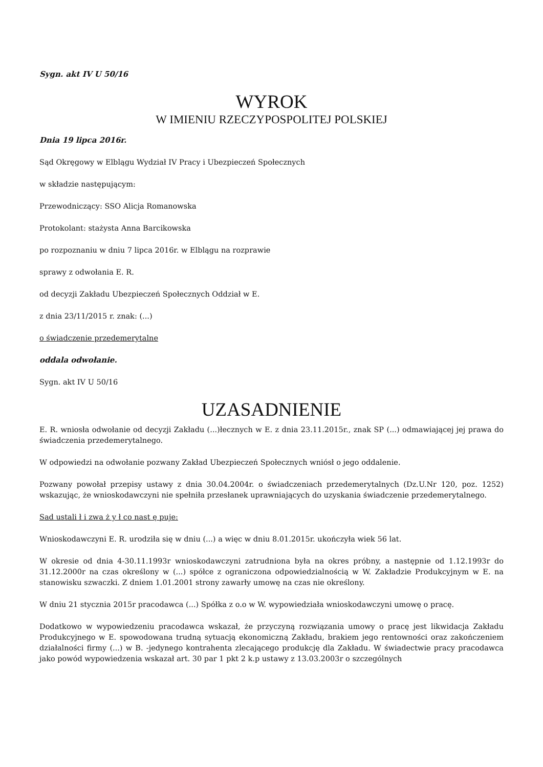Sygn. akt IV U 50/16
WYROK
W IMIENIU RZECZYPOSPOLITEJ POLSKIEJ
Dnia 19 lipca 2016r.
Sąd Okręgowy w Elblągu Wydział IV Pracy i Ubezpieczeń Społecznych
w składzie następującym:
Przewodniczący: SSO Alicja Romanowska
Protokolant: stażysta Anna Barcikowska
po rozpoznaniu w dniu 7 lipca 2016r. w Elblągu na rozprawie
sprawy z odwołania E. R.
od decyzji Zakładu Ubezpieczeń Społecznych Oddział w E.
z dnia 23/11/2015 r. znak: (...)
o świadczenie przedemerytalne
oddala odwołanie.
Sygn. akt IV U 50/16
UZASADNIENIE
E. R. wniosła odwołanie od decyzji Zakładu (...)łecznych w E. z dnia 23.11.2015r., znak SP (...) odmawiającej jej prawa do świadczenia przedemerytalnego.
W odpowiedzi na odwołanie pozwany Zakład Ubezpieczeń Społecznych wniósł o jego oddalenie.
Pozwany powołał przepisy ustawy z dnia 30.04.2004r. o świadczeniach przedemerytalnych (Dz.U.Nr 120, poz. 1252) wskazując, że wnioskodawczyni nie spełniła przesłanek uprawniających do uzyskania świadczenie przedemerytalnego.
Sad ustali ł i zwa ż y ł co nast ę puje:
Wnioskodawczyni E. R. urodziła się w dniu (...) a więc w dniu 8.01.2015r. ukończyła wiek 56 lat.
W okresie od dnia 4-30.11.1993r wnioskodawczyni zatrudniona była na okres próbny, a następnie od 1.12.1993r do 31.12.2000r na czas określony w (...) spółce z ograniczona odpowiedzialnością w W. Zakładzie Produkcyjnym w E. na stanowisku szwaczki. Z dniem 1.01.2001 strony zawarły umowę na czas nie określony.
W dniu 21 stycznia 2015r pracodawca (...) Spółka z o.o w W. wypowiedziała wnioskodawczyni umowę o pracę.
Dodatkowo w wypowiedzeniu pracodawca wskazał, że przyczyną rozwiązania umowy o pracę jest likwidacja Zakładu Produkcyjnego w E. spowodowana trudną sytuacją ekonomiczną Zakładu, brakiem jego rentowności oraz zakończeniem działalności firmy (...) w B. -jedynego kontrahenta zlecającego produkcję dla Zakładu. W świadectwie pracy pracodawca jako powód wypowiedzenia wskazał art. 30 par 1 pkt 2 k.p ustawy z 13.03.2003r o szczególnych